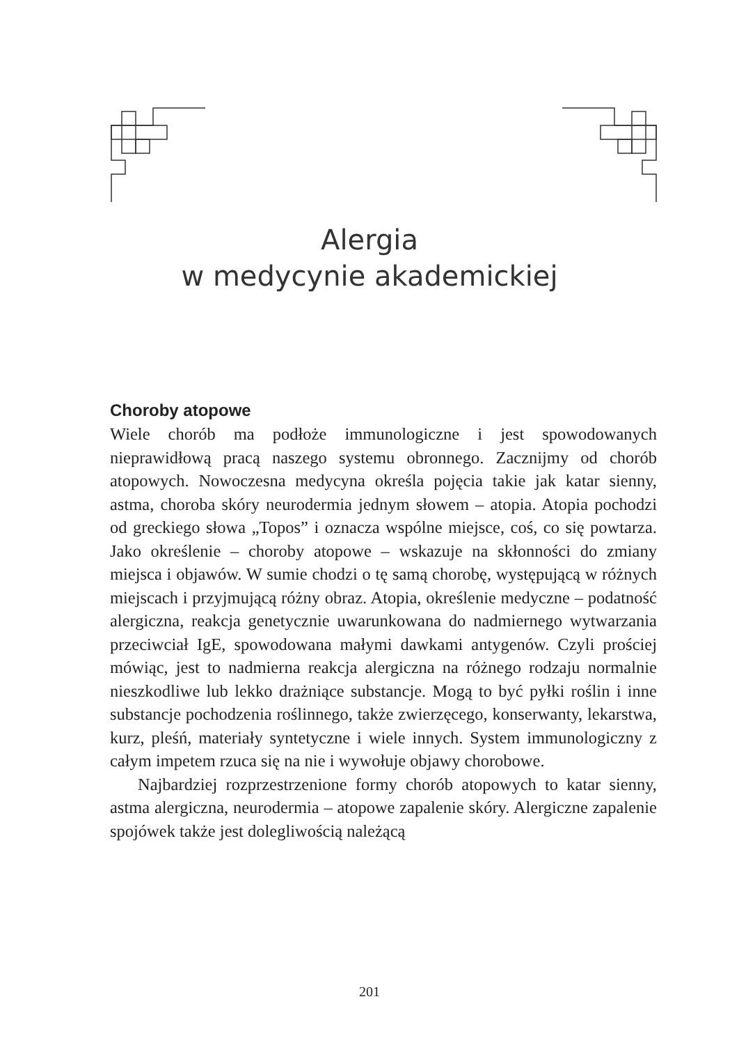Alergia
w medycynie akademickiej
Choroby atopowe
Wiele chorób ma podłoże immunologiczne i jest spowodowanych nieprawidłową pracą naszego systemu obronnego. Zacznijmy od chorób atopowych. Nowoczesna medycyna określa pojęcia takie jak katar sienny, astma, choroba skóry neurodermia jednym słowem – atopia. Atopia pochodzi od greckiego słowa „Topos” i oznacza wspólne miejsce, coś, co się powtarza. Jako określenie – choroby atopowe – wskazuje na skłonności do zmiany miejsca i objawów. W sumie chodzi o tę samą chorobę, występującą w różnych miejscach i przyjmującą różny obraz. Atopia, określenie medyczne – podatność alergiczna, reakcja genetycznie uwarunkowana do nadmiernego wytwarzania przeciwciał IgE, spowodowana małymi dawkami antygenów. Czyli prościej mówiąc, jest to nadmierna reakcja alergiczna na różnego rodzaju normalnie nieszkodliwe lub lekko drażniące substancje. Mogą to być pyłki roślin i inne substancje pochodzenia roślinnego, także zwierzęcego, konserwanty, lekarstwa, kurz, pleśń, materiały syntetyczne i wiele innych. System immunologiczny z całym impetem rzuca się na nie i wywołuje objawy chorobowe.
Najbardziej rozprzestrzenione formy chorób atopowych to katar sienny, astma alergiczna, neurodermia – atopowe zapalenie skóry. Alergiczne zapalenie spojówek także jest dolegliwością należącą
201